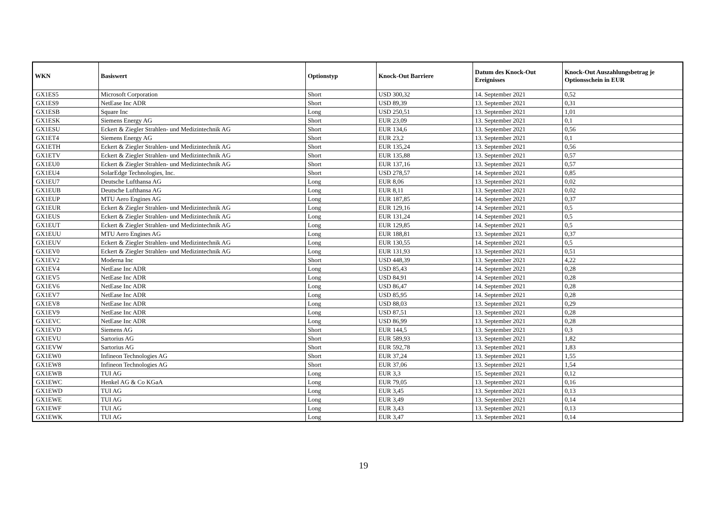| WKN | Basiswert | Optionstyp | Knock-Out Barriere | Datum des Knock-Out Ereignisses | Knock-Out Auszahlungsbetrag je Optionsschein in EUR |
| --- | --- | --- | --- | --- | --- |
| GX1ES5 | Microsoft Corporation | Short | USD 300,32 | 14. September 2021 | 0,52 |
| GX1ES9 | NetEase Inc ADR | Short | USD 89,39 | 13. September 2021 | 0,31 |
| GX1ESB | Square Inc | Long | USD 250,51 | 13. September 2021 | 1,01 |
| GX1ESK | Siemens Energy AG | Short | EUR 23,09 | 13. September 2021 | 0,1 |
| GX1ESU | Eckert & Ziegler Strahlen- und Medizintechnik AG | Short | EUR 134,6 | 13. September 2021 | 0,56 |
| GX1ET4 | Siemens Energy AG | Short | EUR 23,2 | 13. September 2021 | 0,1 |
| GX1ETH | Eckert & Ziegler Strahlen- und Medizintechnik AG | Short | EUR 135,24 | 13. September 2021 | 0,56 |
| GX1ETV | Eckert & Ziegler Strahlen- und Medizintechnik AG | Short | EUR 135,88 | 13. September 2021 | 0,57 |
| GX1EU0 | Eckert & Ziegler Strahlen- und Medizintechnik AG | Short | EUR 137,16 | 13. September 2021 | 0,57 |
| GX1EU4 | SolarEdge Technologies, Inc. | Short | USD 278,57 | 14. September 2021 | 0,85 |
| GX1EU7 | Deutsche Lufthansa AG | Long | EUR 8,06 | 13. September 2021 | 0,02 |
| GX1EUB | Deutsche Lufthansa AG | Long | EUR 8,11 | 13. September 2021 | 0,02 |
| GX1EUP | MTU Aero Engines AG | Long | EUR 187,85 | 14. September 2021 | 0,37 |
| GX1EUR | Eckert & Ziegler Strahlen- und Medizintechnik AG | Long | EUR 129,16 | 14. September 2021 | 0,5 |
| GX1EUS | Eckert & Ziegler Strahlen- und Medizintechnik AG | Long | EUR 131,24 | 14. September 2021 | 0,5 |
| GX1EUT | Eckert & Ziegler Strahlen- und Medizintechnik AG | Long | EUR 129,85 | 14. September 2021 | 0,5 |
| GX1EUU | MTU Aero Engines AG | Long | EUR 188,81 | 13. September 2021 | 0,37 |
| GX1EUV | Eckert & Ziegler Strahlen- und Medizintechnik AG | Long | EUR 130,55 | 14. September 2021 | 0,5 |
| GX1EV0 | Eckert & Ziegler Strahlen- und Medizintechnik AG | Long | EUR 131,93 | 13. September 2021 | 0,51 |
| GX1EV2 | Moderna Inc | Short | USD 448,39 | 13. September 2021 | 4,22 |
| GX1EV4 | NetEase Inc ADR | Long | USD 85,43 | 14. September 2021 | 0,28 |
| GX1EV5 | NetEase Inc ADR | Long | USD 84,91 | 14. September 2021 | 0,28 |
| GX1EV6 | NetEase Inc ADR | Long | USD 86,47 | 14. September 2021 | 0,28 |
| GX1EV7 | NetEase Inc ADR | Long | USD 85,95 | 14. September 2021 | 0,28 |
| GX1EV8 | NetEase Inc ADR | Long | USD 88,03 | 13. September 2021 | 0,29 |
| GX1EV9 | NetEase Inc ADR | Long | USD 87,51 | 13. September 2021 | 0,28 |
| GX1EVC | NetEase Inc ADR | Long | USD 86,99 | 13. September 2021 | 0,28 |
| GX1EVD | Siemens AG | Short | EUR 144,5 | 13. September 2021 | 0,3 |
| GX1EVU | Sartorius AG | Short | EUR 589,93 | 13. September 2021 | 1,82 |
| GX1EVW | Sartorius AG | Short | EUR 592,78 | 13. September 2021 | 1,83 |
| GX1EW0 | Infineon Technologies AG | Short | EUR 37,24 | 13. September 2021 | 1,55 |
| GX1EW8 | Infineon Technologies AG | Short | EUR 37,06 | 13. September 2021 | 1,54 |
| GX1EWB | TUI AG | Long | EUR 3,3 | 15. September 2021 | 0,12 |
| GX1EWC | Henkel AG & Co KGaA | Long | EUR 79,05 | 13. September 2021 | 0,16 |
| GX1EWD | TUI AG | Long | EUR 3,45 | 13. September 2021 | 0,13 |
| GX1EWE | TUI AG | Long | EUR 3,49 | 13. September 2021 | 0,14 |
| GX1EWF | TUI AG | Long | EUR 3,43 | 13. September 2021 | 0,13 |
| GX1EWK | TUI AG | Long | EUR 3,47 | 13. September 2021 | 0,14 |
19